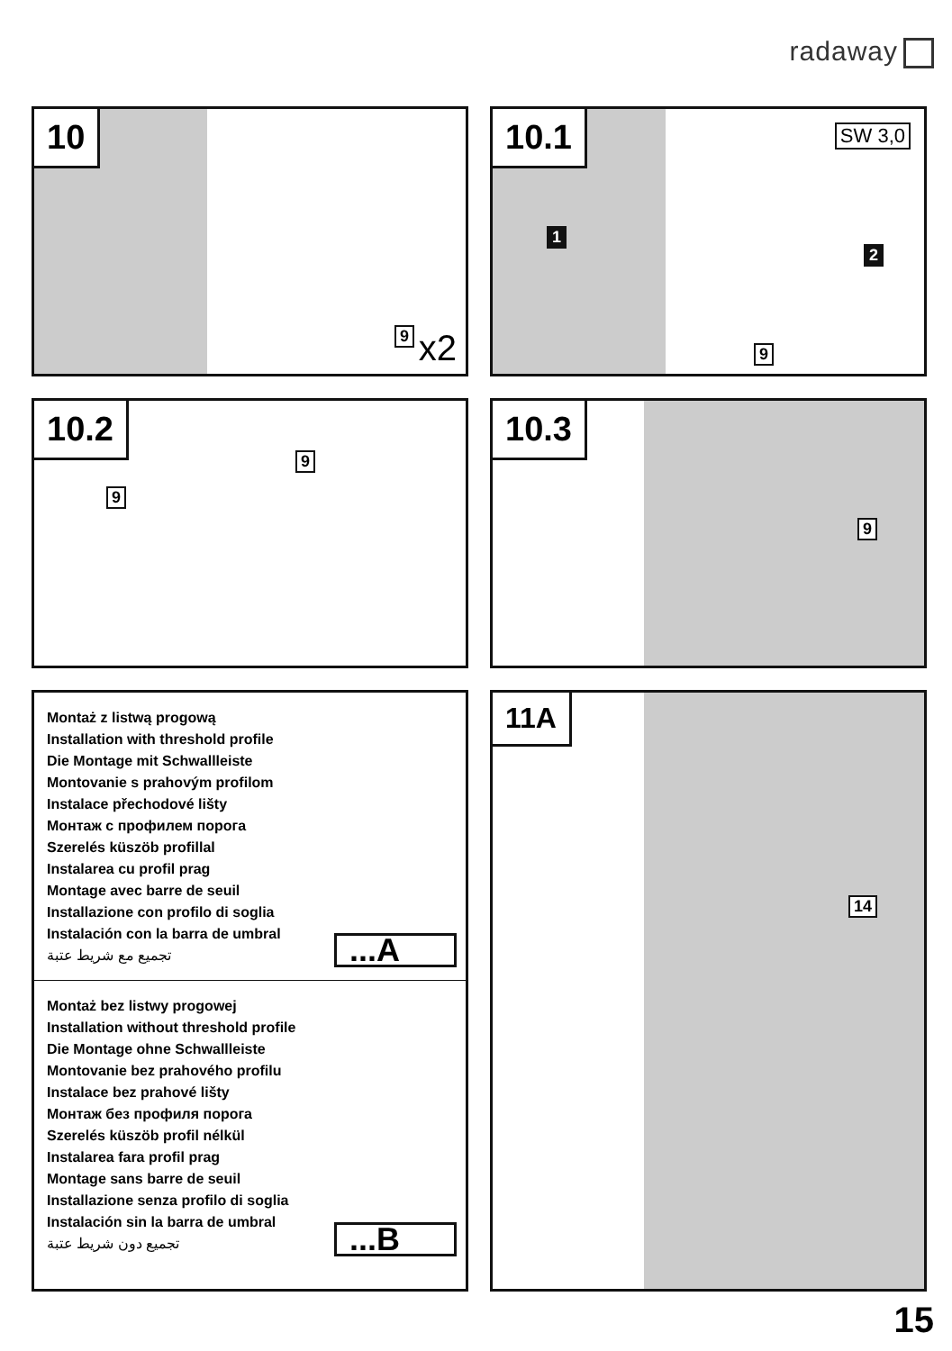radaway
10
9 x2
10.1
SW 3,0
1
2
9
10.2
9
9
10.3
9
Montaż z listwą progową
Installation with threshold profile
Die Montage mit Schwallleiste
Montovanie s prahovým profilom
Instalace přechodové lišty
Монтаж с профилем порога
Szerelés küszöb profillal
Instalarea cu profil prag
Montage avec barre de seuil
Installazione con profilo di soglia
Instalación con la barra de umbral
تجميع مع شريط عتبة
...A
Montaż bez listwy progowej
Installation without threshold profile
Die Montage ohne Schwallleiste
Montovanie bez prahového profilu
Instalace bez prahové lišty
Монтаж без профиля порога
Szerelés küszöb profil nélkül
Instalarea fara profil prag
Montage sans barre de seuil
Installazione senza profilo di soglia
Instalación sin la barra de umbral
تجميع دون شريط عتبة
...B
11A
14
15